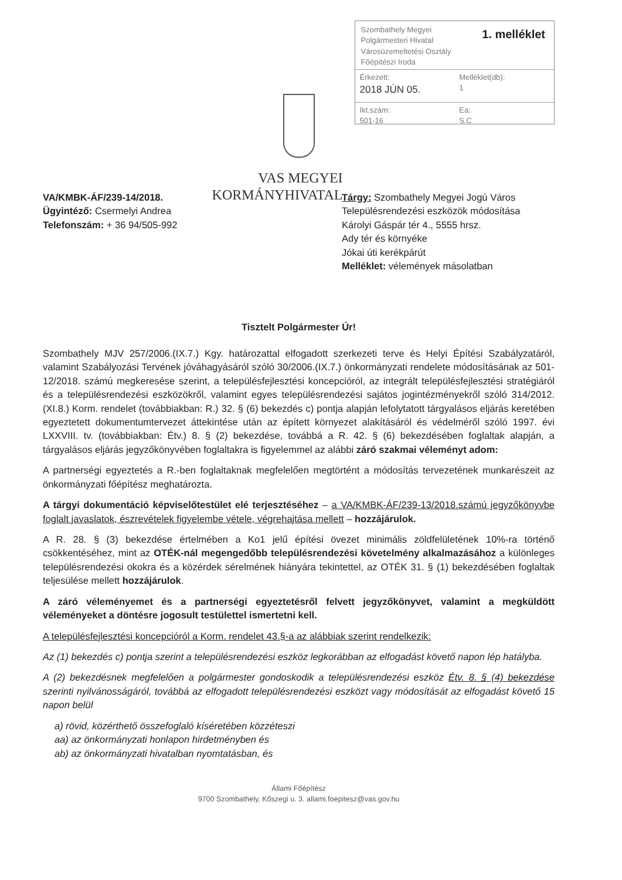VAS MEGYEI
KORMÁNYHIVATAL
Szombathely Megyei
Polgármesteri Hivatal
Városüzemeltetési Osztály
Főépítészi Iroda
1. melléklet
Érkezett:
2018 JÚN 05.
Melléklet(db):
1
Ikt.szám:
501-16
Ea:
S.C
VA/KMBK-ÁF/239-14/2018.
Ügyintéző: Csermelyi Andrea
Telefonszám: + 36 94/505-992
Tárgy: Szombathely Megyei Jogú Város
Településrendezési eszközök módosítása
Károlyi Gáspár tér 4., 5555 hrsz.
Ady tér és környéke
Jókai úti kerékpárút
Melléklet: vélemények másolatban
Tisztelt Polgármester Úr!
Szombathely MJV 257/2006.(IX.7.) Kgy. határozattal elfogadott szerkezeti terve és Helyi Építési Szabályzatáról, valamint Szabályozási Tervének jóváhagyásáról szóló 30/2006.(IX.7.) önkormányzati rendelete módosításának az 501-12/2018. számú megkeresése szerint, a településfejlesztési koncepcióról, az integrált településfejlesztési stratégiáról és a településrendezési eszközökről, valamint egyes településrendezési sajátos jogintézményekről szóló 314/2012.(XI.8.) Korm. rendelet (továbbiakban: R.) 32. § (6) bekezdés c) pontja alapján lefolytatott tárgyalásos eljárás keretében egyeztetett dokumentumtervezet áttekintése után az épített környezet alakításáról és védelméről szóló 1997. évi LXXVIII. tv. (továbbiakban: Étv.) 8. § (2) bekezdése, továbbá a R. 42. § (6) bekezdésében foglaltak alapján, a tárgyalásos eljárás jegyzőkönyvében foglaltakra is figyelemmel az alábbi záró szakmai véleményt adom:
A partnerségi egyeztetés a R.-ben foglaltaknak megfelelően megtörtént a módosítás tervezetének munkarészeit az önkormányzati főépítész meghatározta.
A tárgyi dokumentáció képviselőtestület elé terjesztéséhez – a VA/KMBK-ÁF/239-13/2018.számú jegyzőkönyvbe foglalt javaslatok, észrevételek figyelembe vétele, végrehajtása mellett – hozzájárulok.
A R. 28. § (3) bekezdése értelmében a Ko1 jelű építési övezet minimális zöldfelületének 10%-ra történő csökkentéséhez, mint az OTÉK-nál megengedőbb településrendezési követelmény alkalmazásához a különleges településrendezési okokra és a közérdek sérelmének hiányára tekintettel, az OTÉK 31. § (1) bekezdésében foglaltak teljesülése mellett hozzájárulok.
A záró véleményemet és a partnerségi egyeztetésről felvett jegyzőkönyvet, valamint a megküldött véleményeket a döntésre jogosult testülettel ismertetni kell.
A településfejlesztési koncepcióról a Korm. rendelet 43.§-a az alábbiak szerint rendelkezik:
Az (1) bekezdés c) pontja szerint a településrendezési eszköz legkorábban az elfogadást követő napon lép hatályba.
A (2) bekezdésnek megfelelően a polgármester gondoskodik a településrendezési eszköz Étv. 8. § (4) bekezdése szerinti nyilvánosságáról, továbbá az elfogadott településrendezési eszközt vagy módosítását az elfogadást követő 15 napon belül
a) rövid, közérthető összefoglaló kíséretében közzéteszi
aa) az önkormányzati honlapon hirdetményben és
ab) az önkormányzati hivatalban nyomtatásban, és
Állami Főépítész
9700 Szombathely, Kőszegi u. 3. allami.foepitesz@vas.gov.hu